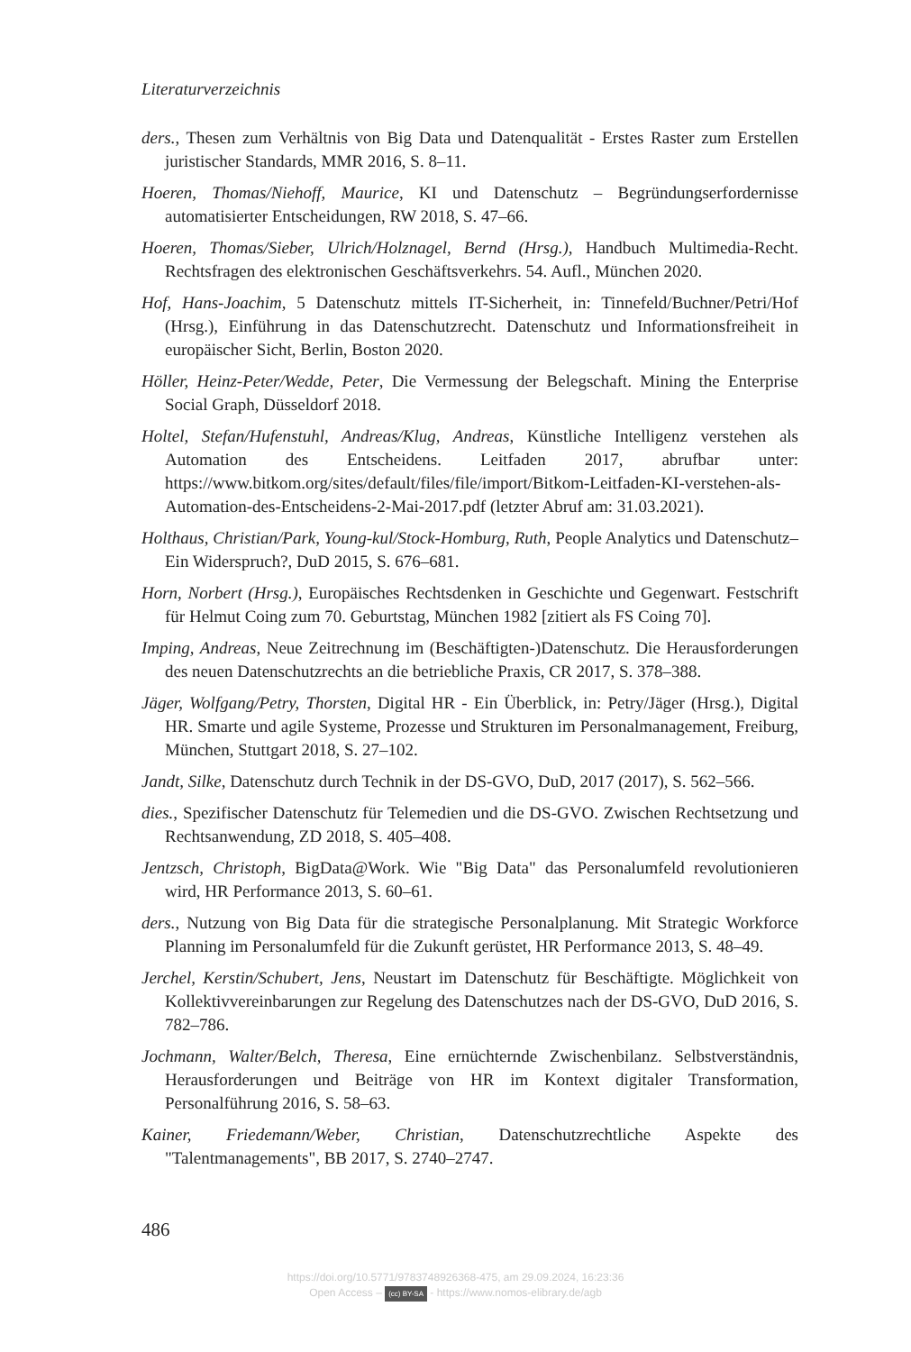Literaturverzeichnis
ders., Thesen zum Verhältnis von Big Data und Datenqualität - Erstes Raster zum Erstellen juristischer Standards, MMR 2016, S. 8–11.
Hoeren, Thomas/Niehoff, Maurice, KI und Datenschutz – Begründungserfordernisse automatisierter Entscheidungen, RW 2018, S. 47–66.
Hoeren, Thomas/Sieber, Ulrich/Holznagel, Bernd (Hrsg.), Handbuch Multimedia-Recht. Rechtsfragen des elektronischen Geschäftsverkehrs. 54. Aufl., München 2020.
Hof, Hans-Joachim, 5 Datenschutz mittels IT-Sicherheit, in: Tinnefeld/Buchner/Petri/Hof (Hrsg.), Einführung in das Datenschutzrecht. Datenschutz und Informationsfreiheit in europäischer Sicht, Berlin, Boston 2020.
Höller, Heinz-Peter/Wedde, Peter, Die Vermessung der Belegschaft. Mining the Enterprise Social Graph, Düsseldorf 2018.
Holtel, Stefan/Hufenstuhl, Andreas/Klug, Andreas, Künstliche Intelligenz verstehen als Automation des Entscheidens. Leitfaden 2017, abrufbar unter: https://www.bitkom.org/sites/default/files/file/import/Bitkom-Leitfaden-KI-verstehen-als-Automation-des-Entscheidens-2-Mai-2017.pdf (letzter Abruf am: 31.03.2021).
Holthaus, Christian/Park, Young-kul/Stock-Homburg, Ruth, People Analytics und Datenschutz–Ein Widerspruch?, DuD 2015, S. 676–681.
Horn, Norbert (Hrsg.), Europäisches Rechtsdenken in Geschichte und Gegenwart. Festschrift für Helmut Coing zum 70. Geburtstag, München 1982 [zitiert als FS Coing 70].
Imping, Andreas, Neue Zeitrechnung im (Beschäftigten-)Datenschutz. Die Herausforderungen des neuen Datenschutzrechts an die betriebliche Praxis, CR 2017, S. 378–388.
Jäger, Wolfgang/Petry, Thorsten, Digital HR - Ein Überblick, in: Petry/Jäger (Hrsg.), Digital HR. Smarte und agile Systeme, Prozesse und Strukturen im Personalmanagement, Freiburg, München, Stuttgart 2018, S. 27–102.
Jandt, Silke, Datenschutz durch Technik in der DS-GVO, DuD, 2017 (2017), S. 562–566.
dies., Spezifischer Datenschutz für Telemedien und die DS-GVO. Zwischen Rechtsetzung und Rechtsanwendung, ZD 2018, S. 405–408.
Jentzsch, Christoph, BigData@Work. Wie "Big Data" das Personalumfeld revolutionieren wird, HR Performance 2013, S. 60–61.
ders., Nutzung von Big Data für die strategische Personalplanung. Mit Strategic Workforce Planning im Personalumfeld für die Zukunft gerüstet, HR Performance 2013, S. 48–49.
Jerchel, Kerstin/Schubert, Jens, Neustart im Datenschutz für Beschäftigte. Möglichkeit von Kollektivvereinbarungen zur Regelung des Datenschutzes nach der DS-GVO, DuD 2016, S. 782–786.
Jochmann, Walter/Belch, Theresa, Eine ernüchternde Zwischenbilanz. Selbstverständnis, Herausforderungen und Beiträge von HR im Kontext digitaler Transformation, Personalführung 2016, S. 58–63.
Kainer, Friedemann/Weber, Christian, Datenschutzrechtliche Aspekte des "Talentmanagements", BB 2017, S. 2740–2747.
486
https://doi.org/10.5771/9783748926368-475, am 29.09.2024, 16:23:36
Open Access – (cc) BY-SA - https://www.nomos-elibrary.de/agb